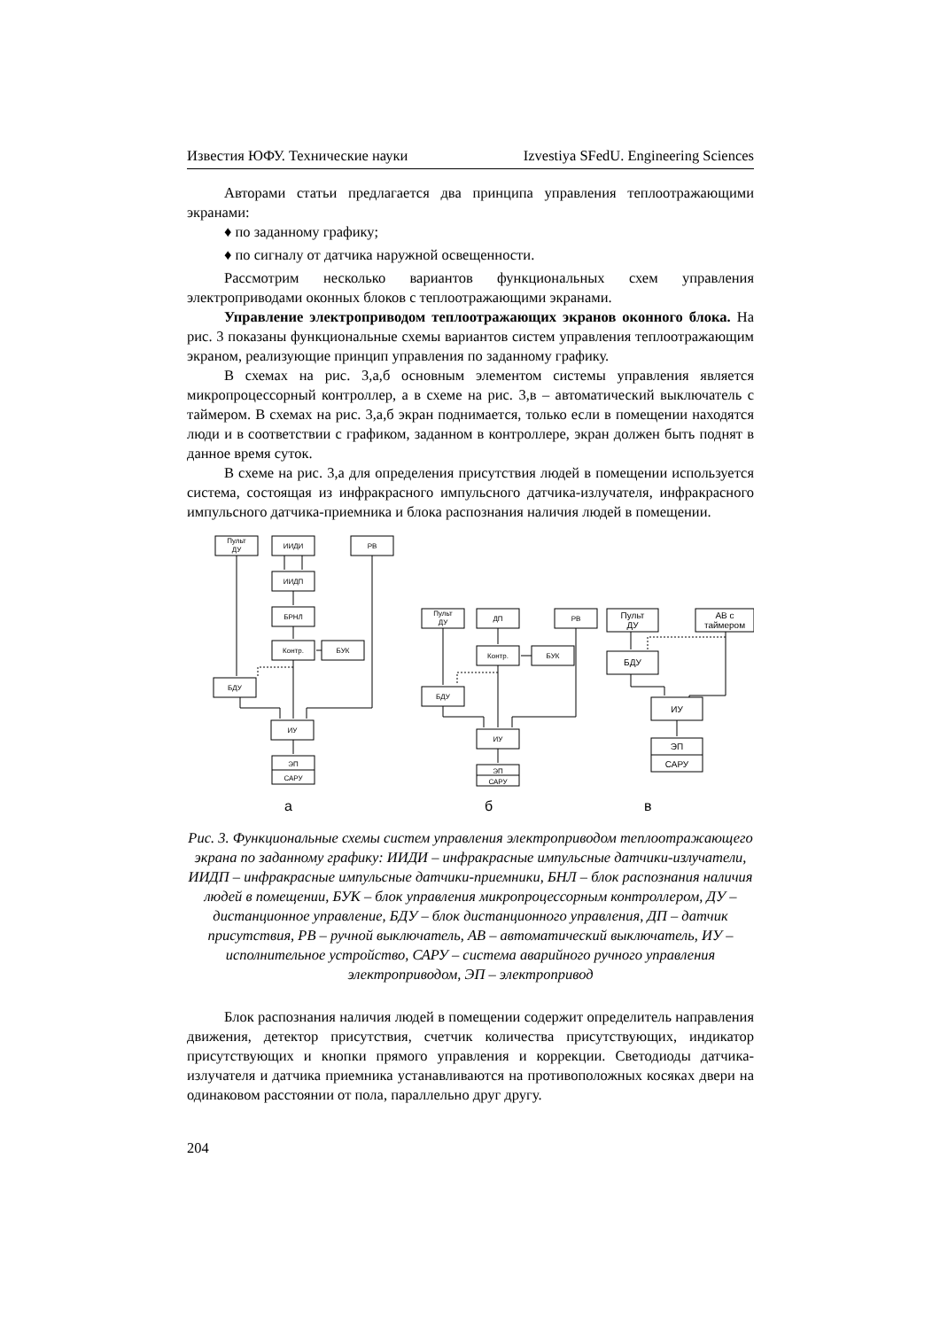Известия ЮФУ. Технические науки Izvestiya SFedU. Engineering Sciences
Авторами статьи предлагается два принципа управления теплоотражающими экранами:
♦ по заданному графику;
♦ по сигналу от датчика наружной освещенности.
Рассмотрим несколько вариантов функциональных схем управления электроприводами оконных блоков с теплоотражающими экранами.
Управление электроприводом теплоотражающих экранов оконного блока. На рис. 3 показаны функциональные схемы вариантов систем управления теплоотражающим экраном, реализующие принцип управления по заданному графику.
В схемах на рис. 3,а,б основным элементом системы управления является микропроцессорный контроллер, а в схеме на рис. 3,в – автоматический выключатель с таймером. В схемах на рис. 3,а,б экран поднимается, только если в помещении находятся люди и в соответствии с графиком, заданном в контроллере, экран должен быть поднят в данное время суток.
В схеме на рис. 3,а для определения присутствия людей в помещении используется система, состоящая из инфракрасного импульсного датчика-излучателя, инфракрасного импульсного датчика-приемника и блока распознания наличия людей в помещении.
Пульт
ДУ
ИИДИ
РВ
ИИДП
БРНЛ
Контр.
БУК
БДУ
ИУ
ЭП
САРУ
Пульт
ДУ
ДП
РВ
Контр.
БУК
БДУ
ИУ
ЭП
САРУ
Пульт
ДУ
АВ с
таймером
БДУ
ИУ
ЭП
САРУ
а
б
в
Рис. 3. Функциональные схемы систем управления электроприводом теплоотражающего экрана по заданному графику: ИИДИ – инфракрасные импульсные датчики-излучатели, ИИДП – инфракрасные импульсные датчики-приемники, БНЛ – блок распознания наличия людей в помещении, БУК – блок управления микропроцессорным контроллером, ДУ – дистанционное управление, БДУ – блок дистанционного управления, ДП – датчик присутствия, РВ – ручной выключатель, АВ – автоматический выключатель, ИУ – исполнительное устройство, САРУ – система аварийного ручного управления электроприводом, ЭП – электропривод
Блок распознания наличия людей в помещении содержит определитель направления движения, детектор присутствия, счетчик количества присутствующих, индикатор присутствующих и кнопки прямого управления и коррекции. Светодиоды датчика-излучателя и датчика приемника устанавливаются на противоположных косяках двери на одинаковом расстоянии от пола, параллельно друг другу.
204